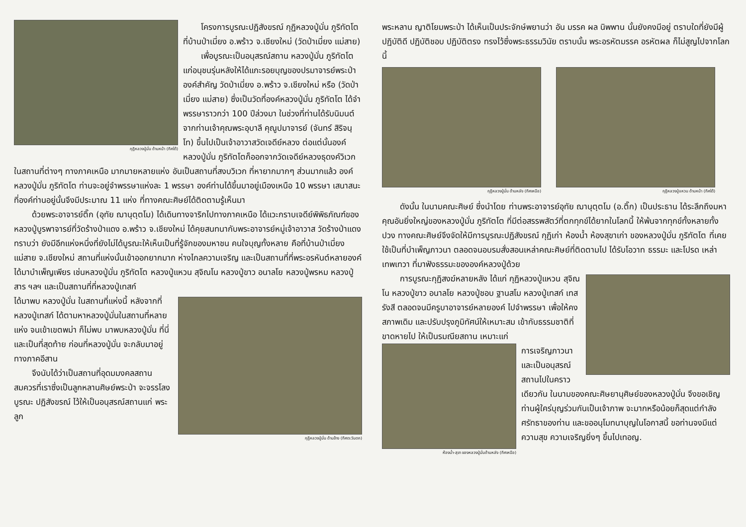กุฏิหลวงปู่มั่น ด้านหน้า (ทิศใต้)
โครงการบูรณะปฏิสังขรณ์ กุฏิหลวงปู่มั่น ภูริทัตโต ที่บ้านป่าเมี่ยง อ.พร้าว จ.เชียงใหม่ (วัดป่าเมี่ยง แม่สาย)
เพื่อบูรณะเป็นอนุสรณ์สถาน หลวงปู่มั่น ภูริทัตโต แก่อนุชนรุ่นหลังให้ได้แกะรอยบุญของปรมาจารย์พระป่าองค์สำคัญ วัดป่าเมี่ยง อ.พร้าว จ.เชียงใหม่ หรือ (วัดป่าเมี่ยง แม่สาย) ซึ่งเป็นวัดที่องค์หลวงปู่มั่น ภูริทัตโต ได้จำพรรษาราวกว่า 100 ปีล่วงมา ในช่วงที่ท่านได้รับนิมนต์จากท่านเจ้าคุณพระอุบาลี คุณูปมาจารย์ (จันทร์ สิริจนฺโท) ขึ้นไปเป็นเจ้าอาวาสวัดเจดีย์หลวง ต่อแต่นั้นองค์หลวงปู่มั่น ภูริทัตโตก็ออกจากวัดเจดีย์หลวงธุดงค์วิเวกในสถานที่ต่างๆ ทางภาคเหนือ มากมายหลายแห่ง อันเป็นสถานที่สงบวิเวก ที่หายากมากๆ ส่วนมากแล้ว องค์หลวงปู่มั่น ภูริทัตโต ท่านจะอยู่จำพรรษาแห่งละ 1 พรรษา องค์ท่านได้ขึ้นมาอยู่เมืองเหนือ 10 พรรษา เสนาสนะที่องค์ท่านอยู่นั้นจึงมีประมาณ 11 แห่ง ที่ทางคณะศิษย์ได้ติดตามรู้เห็นมา
ด้วยพระอาจารย์ติ๊ก (อุทัย ฌานุตฺตโม) ได้เดินทางจาริกไปทางภาคเหนือ ได้แวะกราบเจดีย์พิพิธภัณฑ์ของหลวงปู่บูรพาจารย์ที่วัดร้างป่าแดง อ.พร้าว จ.เชียงใหม่ ได้คุยสนทนากับพระอาจารย์หมู่เจ้าอาวาส วัดร้างป่าแดง ทราบว่า ยังมีอีกแห่งหนึ่งที่ยังไม่ได้บูรณะให้เห็นเป็นที่รู้จักของมหาชน คนใจบุญทั้งหลาย คือที่บ้านป่าเมี่ยง แม่สาย จ.เชียงใหม่ สถานที่แห่งนั้นเข้าออกยากมาก ห่างไกลความเจริญ และเป็นสถานที่ที่พระอรหันต์หลายองค์ ได้มาบำเพ็ญเพียร เช่นหลวงปู่มั่น ภูริทัตโต หลวงปู่แหวน สุจิณโน หลวงปู่ขาว อนาลโย หลวงปู่พรหม หลวงปู่สาร ฯลฯ และเป็นสถานที่ที่หลวงปู่เทสก์
กุฏิหลวงปู่มั่น ด้านข้าง (ทิศตะวันตก)
ได้มาพบ หลวงปู่มั่น ในสถานที่แห่งนี้ หลังจากที่หลวงปู่เทสก์ ได้ตามหาหลวงปู่มั่นในสถานที่หลายแห่ง จนเข้าเขตพม่า ก็ไม่พบ มาพบหลวงปู่มั่น ที่นี่ และเป็นที่สุดท้าย ก่อนที่หลวงปู่มั่น จะกลับมาอยู่ทางภาคอีสาน
จึงนับได้ว่าเป็นสถานที่อุดมมงคลสถาน สมควรที่เราซึ่งเป็นลูกหลานศิษย์พระป่า จะจรรโลงบูรณะ ปฏิสังขรณ์ ไว้ให้เป็นอนุสรณ์สถานแก่ พระลูก
พระหลาน ญาติโยมพระป่า ได้เห็นเป็นประจักษ์พยานว่า อัน มรรค ผล นิพพาน นั้นยังคงมีอยู่ ตราบใดที่ยังมีผู้ปฏิบัติดี ปฏิบัติชอบ ปฏิบัติตรง ทรงไว้ซึ่งพระธรรมวินัย ตราบนั้น พระอรหัตมรรค อรหัตผล ก็ไม่สูญไปจากโลกนี้
กุฏิหลวงปู่มั่น ด้านหลัง (ทิศเหนือ)
กุฏิหลวงปู่แหวน ด้านหน้า (ทิศใต้)
ดังนั้น ในนามคณะศิษย์ ซึ่งนำโดย ท่านพระอาจารย์อุทัย ฌานุตฺตโม (อ.ติ๊ก) เป็นประธาน ได้ระลึกถึงมหาคุณอันยิ่งใหญ่ของหลวงปู่มั่น ภูริทัตโต ที่มีต่อสรรพสัตว์ที่ตกทุกข์ได้ยากในโลกนี้ ให้พ้นจากทุกข์ทั้งหลายทั้งปวง ทางคณะศิษย์จึงจัดให้มีการบูรณะปฏิสังขรณ์ กุฏิเก่า ห้องน้ำ ห้องสุขาเก่า ของหลวงปู่มั่น ภูริทัตโต ที่เคยใช้เป็นที่บำเพ็ญภาวนา ตลอดจนอบรมสั่งสอนเหล่าคณะศิษย์ที่ติดตามไป ได้รับโอวาท ธรรมะ และโปรด เหล่าเทพเทวา ที่มาฟังธรรมะขององค์หลวงปู่ด้วย
การบูรณะกุฏิสงฆ์หลายหลัง ได้แก่ กุฏิหลวงปู่แหวน สุจิณโน หลวงปู่ขาว อนาลโย หลวงปู่ชอบ ฐานสโม หลวงปู่เทสก์ เทสรังสี ตลอดจนมีครูบาอาจารย์หลายองค์ ไปจำพรรษา เพื่อให้คงสภาพเดิม และปรับปรุงภูมิทัศน์ให้เหมาะสม เข้ากับธรรมชาติที่ขาดหายไป ให้เป็นรมณียสถาน เหมาะแก่
ห้องน้ำ-สุขา ของหลวงปู่มั่นด้านหลัง (ทิศเหนือ)
การเจริญภาวนา และเป็นอนุสรณ์สถานไปในคราวเดียวกัน ในนามของคณะศิษยานุศิษย์ของหลวงปู่มั่น จึงขอเชิญท่านผู้ใคร่บุญร่วมกันเป็นเจ้าภาพ จะมากหรือน้อยก็สุดแต่กำลังศรัทธาของท่าน และขออนุโมทนาบุญในโอกาสนี้ ขอท่านจงมีแต่ความสุข ความเจริญยิ่งๆ ขึ้นไปเทอญ.